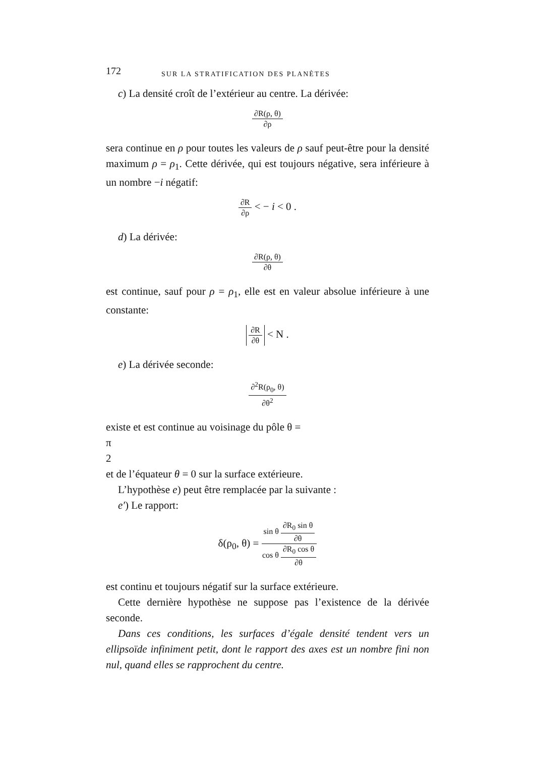172 SUR LA STRATIFICATION DES PLANÈTES
c) La densité croît de l’extérieur au centre. La dérivée:
∂R(ρ, θ)
∂ρ
sera continue en ρ pour toutes les valeurs de ρ sauf peut-être pour la densité maximum ρ = ρ<sub>1</sub>. Cette dérivée, qui est toujours négative, sera inférieure à un nombre −i négatif:
∂R
∂ρ
< − i < 0 .
d) La dérivée:
∂R(ρ, θ)
∂θ
est continue, sauf pour ρ = ρ<sub>1</sub>, elle est en valeur absolue inférieure à une constante:
∂R
∂θ
< N .
e) La dérivée seconde:
∂<sup>2</sup>R(ρ<sub>0</sub>, θ)
∂θ<sup>2</sup>
existe et est continue au voisinage du pôle θ =
π
2
et de l’équateur θ = 0 sur la surface extérieure.
L’hypothèse e) peut être remplacée par la suivante :
e′) Le rapport:
δ(ρ<sub>0</sub>, θ) =
sin θ
∂R<sub>0</sub> sin θ
∂θ
cos θ
∂R<sub>0</sub> cos θ
∂θ
est continu et toujours négatif sur la surface extérieure.
Cette dernière hypothèse ne suppose pas l’existence de la dérivée seconde.
Dans ces conditions, les surfaces d’égale densité tendent vers un ellipsoïde infiniment petit, dont le rapport des axes est un nombre fini non nul, quand elles se rapprochent du centre.